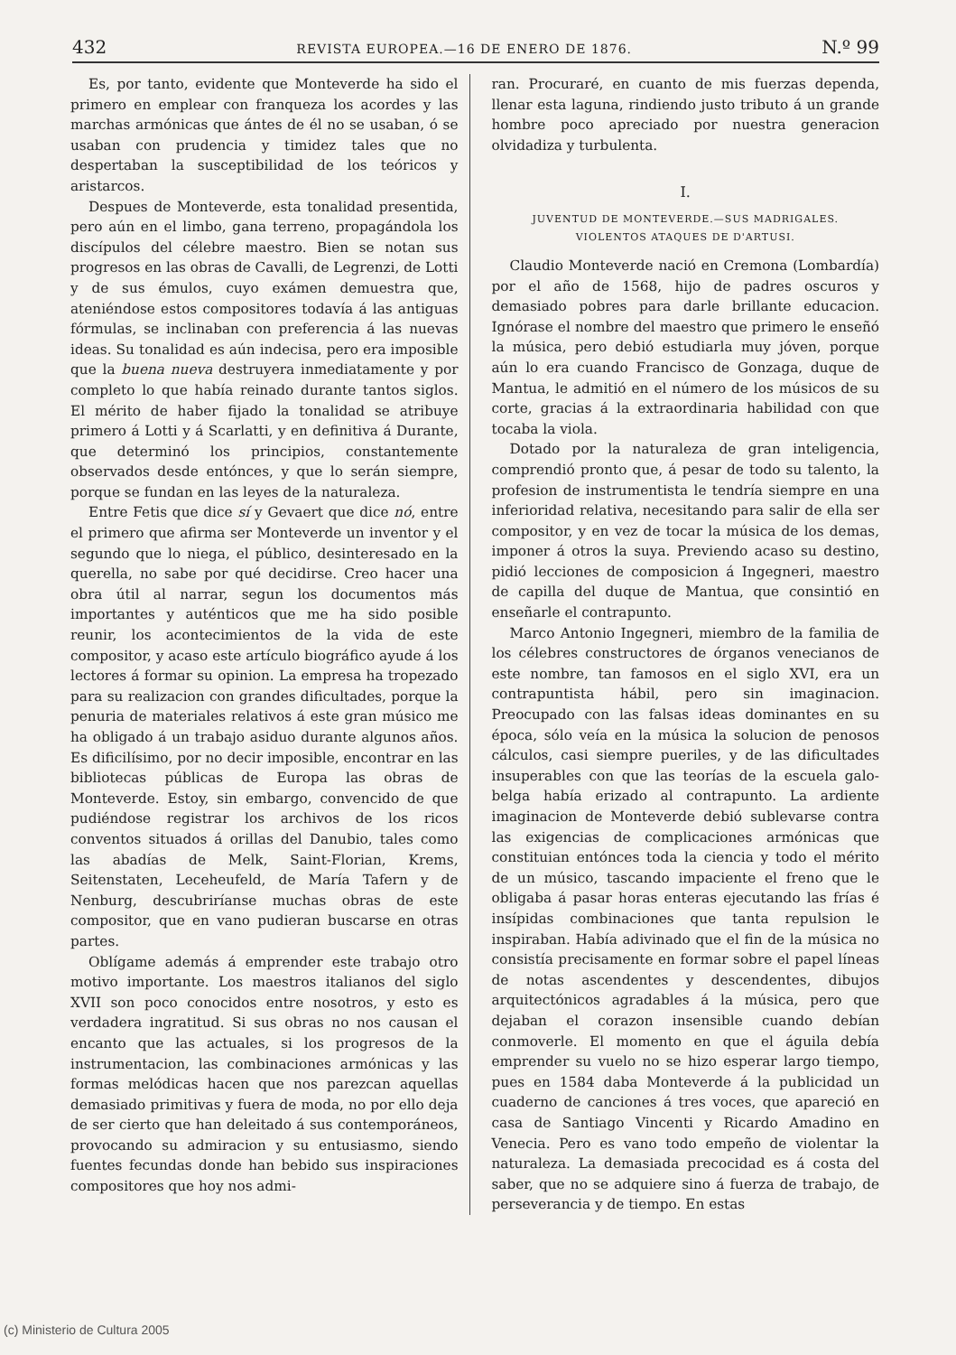432 REVISTA EUROPEA.—16 DE ENERO DE 1876. N.º 99
Es, por tanto, evidente que Monteverde ha sido el primero en emplear con franqueza los acordes y las marchas armónicas que ántes de él no se usaban, ó se usaban con prudencia y timidez tales que no despertaban la susceptibilidad de los teóricos y aristarcos.
Despues de Monteverde, esta tonalidad presentida, pero aún en el limbo, gana terreno, propagándola los discípulos del célebre maestro. Bien se notan sus progresos en las obras de Cavalli, de Legrenzi, de Lotti y de sus émulos, cuyo exámen demuestra que, ateniéndose estos compositores todavía á las antiguas fórmulas, se inclinaban con preferencia á las nuevas ideas. Su tonalidad es aún indecisa, pero era imposible que la buena nueva destruyera inmediatamente y por completo lo que había reinado durante tantos siglos. El mérito de haber fijado la tonalidad se atribuye primero á Lotti y á Scarlatti, y en definitiva á Durante, que determinó los principios, constantemente observados desde entónces, y que lo serán siempre, porque se fundan en las leyes de la naturaleza.
Entre Fetis que dice sí y Gevaert que dice nó, entre el primero que afirma ser Monteverde un inventor y el segundo que lo niega, el público, desinteresado en la querella, no sabe por qué decidirse. Creo hacer una obra útil al narrar, segun los documentos más importantes y auténticos que me ha sido posible reunir, los acontecimientos de la vida de este compositor, y acaso este artículo biográfico ayude á los lectores á formar su opinion. La empresa ha tropezado para su realizacion con grandes dificultades, porque la penuria de materiales relativos á este gran músico me ha obligado á un trabajo asiduo durante algunos años. Es dificilísimo, por no decir imposible, encontrar en las bibliotecas públicas de Europa las obras de Monteverde. Estoy, sin embargo, convencido de que pudiéndose registrar los archivos de los ricos conventos situados á orillas del Danubio, tales como las abadías de Melk, Saint-Florian, Krems, Seitenstaten, Leceheufeld, de María Tafern y de Nenburg, descubriríanse muchas obras de este compositor, que en vano pudieran buscarse en otras partes.
Oblígame además á emprender este trabajo otro motivo importante. Los maestros italianos del siglo XVII son poco conocidos entre nosotros, y esto es verdadera ingratitud. Si sus obras no nos causan el encanto que las actuales, si los progresos de la instrumentacion, las combinaciones armónicas y las formas melódicas hacen que nos parezcan aquellas demasiado primitivas y fuera de moda, no por ello deja de ser cierto que han deleitado á sus contemporáneos, provocando su admiracion y su entusiasmo, siendo fuentes fecundas donde han bebido sus inspiraciones compositores que hoy nos admi-
ran. Procuraré, en cuanto de mis fuerzas dependa, llenar esta laguna, rindiendo justo tributo á un grande hombre poco apreciado por nuestra generacion olvidadiza y turbulenta.
I.
JUVENTUD DE MONTEVERDE.—SUS MADRIGALES.
VIOLENTOS ATAQUES DE D'ARTUSI.
Claudio Monteverde nació en Cremona (Lombardía) por el año de 1568, hijo de padres oscuros y demasiado pobres para darle brillante educacion. Ignórase el nombre del maestro que primero le enseñó la música, pero debió estudiarla muy jóven, porque aún lo era cuando Francisco de Gonzaga, duque de Mantua, le admitió en el número de los músicos de su corte, gracias á la extraordinaria habilidad con que tocaba la viola.
Dotado por la naturaleza de gran inteligencia, comprendió pronto que, á pesar de todo su talento, la profesion de instrumentista le tendría siempre en una inferioridad relativa, necesitando para salir de ella ser compositor, y en vez de tocar la música de los demas, imponer á otros la suya. Previendo acaso su destino, pidió lecciones de composicion á Ingegneri, maestro de capilla del duque de Mantua, que consintió en enseñarle el contrapunto.
Marco Antonio Ingegneri, miembro de la familia de los célebres constructores de órganos venecianos de este nombre, tan famosos en el siglo XVI, era un contrapuntista hábil, pero sin imaginacion. Preocupado con las falsas ideas dominantes en su época, sólo veía en la música la solucion de penosos cálculos, casi siempre pueriles, y de las dificultades insuperables con que las teorías de la escuela galo-belga había erizado al contrapunto. La ardiente imaginacion de Monteverde debió sublevarse contra las exigencias de complicaciones armónicas que constituian entónces toda la ciencia y todo el mérito de un músico, tascando impaciente el freno que le obligaba á pasar horas enteras ejecutando las frías é insípidas combinaciones que tanta repulsion le inspiraban. Había adivinado que el fin de la música no consistía precisamente en formar sobre el papel líneas de notas ascendentes y descendentes, dibujos arquitectónicos agradables á la música, pero que dejaban el corazon insensible cuando debían conmoverle. El momento en que el águila debía emprender su vuelo no se hizo esperar largo tiempo, pues en 1584 daba Monteverde á la publicidad un cuaderno de canciones á tres voces, que apareció en casa de Santiago Vincenti y Ricardo Amadino en Venecia. Pero es vano todo empeño de violentar la naturaleza. La demasiada precocidad es á costa del saber, que no se adquiere sino á fuerza de trabajo, de perseverancia y de tiempo. En estas
(c) Ministerio de Cultura 2005